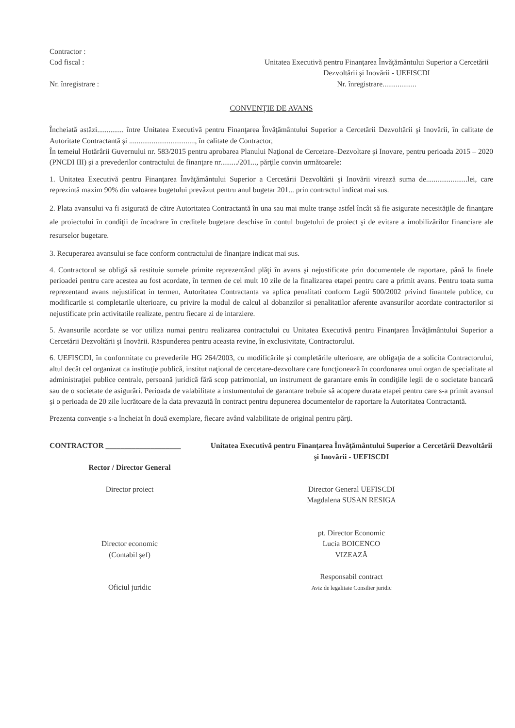Contractor :
Cod fiscal :
Nr. înregistrare :
Unitatea Executivă pentru Finanţarea Învăţământului Superior a Cercetării Dezvoltării şi Inovării - UEFISCDI
Nr. înregistrare..................
CONVENŢIE DE AVANS
Încheiată astăzi.............. între Unitatea Executivă pentru Finanţarea Învăţământului Superior a Cercetării Dezvoltării şi Inovării, în calitate de Autoritate Contractantă şi ..................................., în calitate de Contractor,
În temeiul Hotărârii Guvernului nr. 583/2015 pentru aprobarea Planului Naţional de Cercetare–Dezvoltare şi Inovare, pentru perioada 2015 – 2020 (PNCDI III) şi a prevederilor contractului de finanţare nr........./201..., părţile convin următoarele:
1. Unitatea Executivă pentru Finanţarea Învăţământului Superior a Cercetării Dezvoltării şi Inovării virează suma de......................lei, care reprezintă maxim 90% din valoarea bugetului prevăzut pentru anul bugetar 201... prin contractul indicat mai sus.
2. Plata avansului va fi asigurată de către Autoritatea Contractantă în una sau mai multe tranşe astfel încât să fie asigurate necesităţile de finanţare ale proiectului în condiţii de încadrare în creditele bugetare deschise în contul bugetului de proiect şi de evitare a imobilizărilor financiare ale resurselor bugetare.
3. Recuperarea avansului se face conform contractului de finanţare indicat mai sus.
4. Contractorul se obligă să restituie sumele primite reprezentând plăţi în avans şi nejustificate prin documentele de raportare, până la finele perioadei pentru care acestea au fost acordate, în termen de cel mult 10 zile de la finalizarea etapei pentru care a primit avans. Pentru toata suma reprezentand avans nejustificat in termen, Autoritatea Contractanta va aplica penalitati conform Legii 500/2002 privind finantele publice, cu modificarile si completarile ulterioare, cu privire la modul de calcul al dobanzilor si penalitatilor aferente avansurilor acordate contractorilor si nejustificate prin activitatile realizate, pentru fiecare zi de intarziere.
5. Avansurile acordate se vor utiliza numai pentru realizarea contractului cu Unitatea Executivă pentru Finanţarea Învăţământului Superior a Cercetării Dezvoltării şi Inovării. Răspunderea pentru aceasta revine, în exclusivitate, Contractorului.
6. UEFISCDI, în conformitate cu prevederile HG 264/2003, cu modificările şi completările ulterioare, are obligaţia de a solicita Contractorului, altul decât cel organizat ca instituţie publică, institut naţional de cercetare-dezvoltare care funcţionează în coordonarea unui organ de specialitate al administraţiei publice centrale, persoană juridică fără scop patrimonial, un instrument de garantare emis în condiţiile legii de o societate bancară sau de o societate de asigurări. Perioada de valabilitate a instumentului de garantare trebuie să acopere durata etapei pentru care s-a primit avansul şi o perioada de 20 zile lucrătoare de la data prevazută în contract pentru depunerea documentelor de raportare la Autoritatea Contractantă.
Prezenta convenţie s-a încheiat în două exemplare, fiecare având valabilitate de original pentru părţi.
CONTRACTOR ____________________
Rector / Director General
Director proiect
Director economic
(Contabil şef)
Oficiul juridic
Unitatea Executivă pentru Finanţarea Învăţământului Superior a Cercetării Dezvoltării şi Inovării - UEFISCDI
Director General UEFISCDI
Magdalena SUSAN RESIGA
pt. Director Economic
Lucia BOICENCO
VIZEAZĂ
Responsabil contract
Aviz de legalitate Consilier juridic